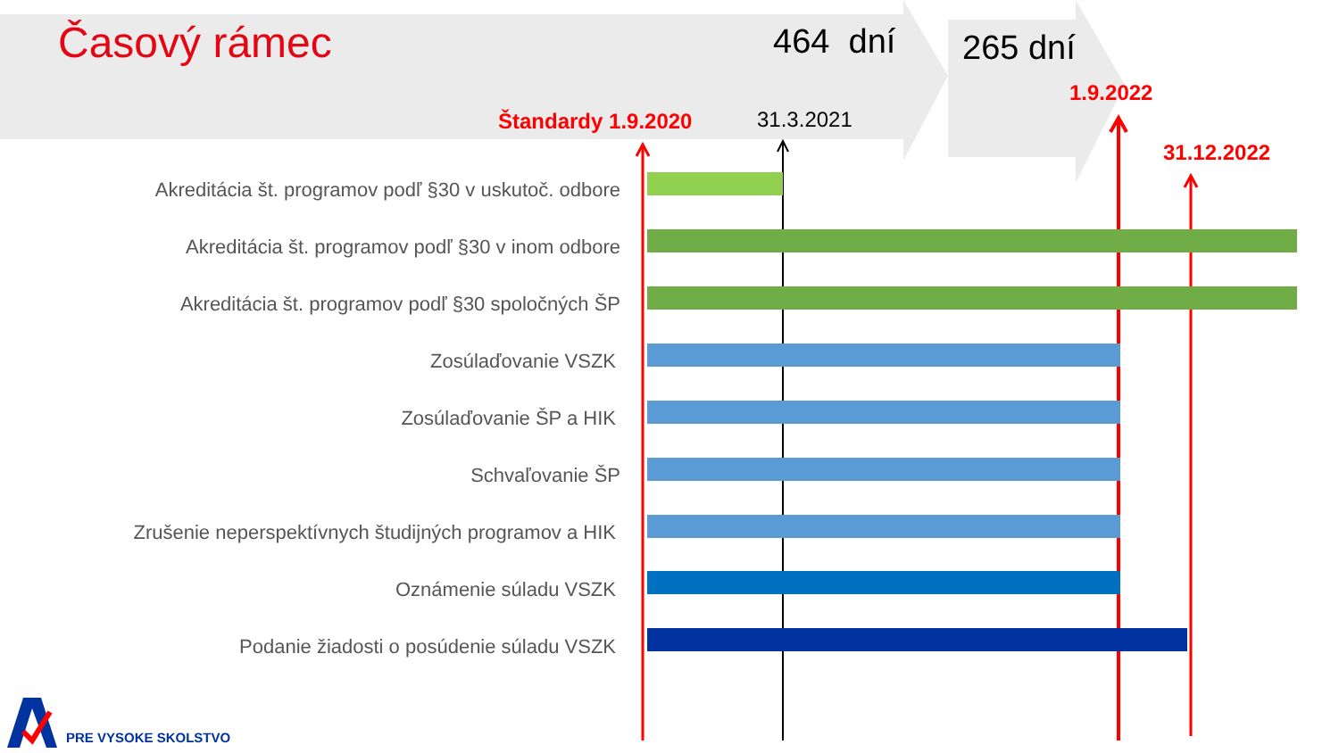Časový rámec 464 dní 265 dní
1.9.2022
Štandardy 1.9.2020 31.3.2021
31.12.2022
Akreditácia št. programov podľ §30 v uskutoč. odbore
Akreditácia št. programov podľ §30 v inom odbore
Akreditácia št. programov podľ §30 spoločných ŠP
Zosúlaďovanie VSZK
Zosúlaďovanie ŠP a HIK
Schvaľovanie ŠP
Zrušenie neperspektívnych študijných programov a HIK
Oznámenie súladu VSZK
Podanie žiadosti o posúdenie súladu VSZK
PRE VYSOKE SKOLSTVO